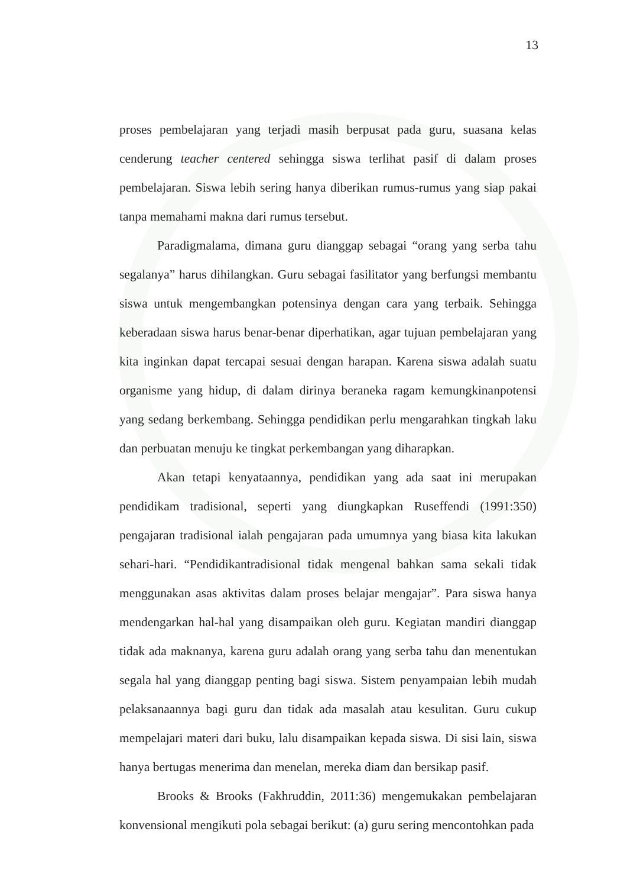13
proses pembelajaran yang terjadi masih berpusat pada guru, suasana kelas cenderung teacher centered sehingga siswa terlihat pasif di dalam proses pembelajaran. Siswa lebih sering hanya diberikan rumus-rumus yang siap pakai tanpa memahami makna dari rumus tersebut.
Paradigmalama, dimana guru dianggap sebagai “orang yang serba tahu segalanya” harus dihilangkan. Guru sebagai fasilitator yang berfungsi membantu siswa untuk mengembangkan potensinya dengan cara yang terbaik. Sehingga keberadaan siswa harus benar-benar diperhatikan, agar tujuan pembelajaran yang kita inginkan dapat tercapai sesuai dengan harapan. Karena siswa adalah suatu organisme yang hidup, di dalam dirinya beraneka ragam kemungkinanpotensi yang sedang berkembang. Sehingga pendidikan perlu mengarahkan tingkah laku dan perbuatan menuju ke tingkat perkembangan yang diharapkan.
Akan tetapi kenyataannya, pendidikan yang ada saat ini merupakan pendidikam tradisional, seperti yang diungkapkan Ruseffendi (1991:350) pengajaran tradisional ialah pengajaran pada umumnya yang biasa kita lakukan sehari-hari. “Pendidikantradisional tidak mengenal bahkan sama sekali tidak menggunakan asas aktivitas dalam proses belajar mengajar”. Para siswa hanya mendengarkan hal-hal yang disampaikan oleh guru. Kegiatan mandiri dianggap tidak ada maknanya, karena guru adalah orang yang serba tahu dan menentukan segala hal yang dianggap penting bagi siswa. Sistem penyampaian lebih mudah pelaksanaannya bagi guru dan tidak ada masalah atau kesulitan. Guru cukup mempelajari materi dari buku, lalu disampaikan kepada siswa. Di sisi lain, siswa hanya bertugas menerima dan menelan, mereka diam dan bersikap pasif.
Brooks & Brooks (Fakhruddin, 2011:36) mengemukakan pembelajaran konvensional mengikuti pola sebagai berikut: (a) guru sering mencontohkan pada